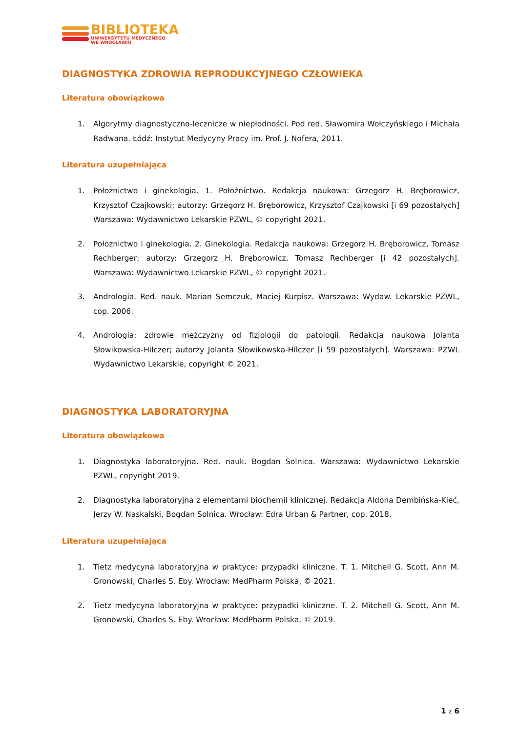BIBLIOTEKA
UNIWERSYTETU MEDYCZNEGO
WE WROCŁAWIU
DIAGNOSTYKA ZDROWIA REPRODUKCYJNEGO CZŁOWIEKA
Literatura obowiązkowa
1. Algorytmy diagnostyczno-lecznicze w niepłodności. Pod red. Sławomira Wołczyńskiego i Michała Radwana. Łódź: Instytut Medycyny Pracy im. Prof. J. Nofera, 2011.
Literatura uzupełniająca
1. Położnictwo i ginekologia. 1. Położnictwo. Redakcja naukowa: Grzegorz H. Bręborowicz, Krzysztof Czajkowski; autorzy: Grzegorz H. Bręborowicz, Krzysztof Czajkowski [i 69 pozostałych] Warszawa: Wydawnictwo Lekarskie PZWL, © copyright 2021.
2. Położnictwo i ginekologia. 2. Ginekologia. Redakcja naukowa: Grzegorz H. Bręborowicz, Tomasz Rechberger; autorzy: Grzegorz H. Bręborowicz, Tomasz Rechberger [i 42 pozostałych]. Warszawa: Wydawnictwo Lekarskie PZWL, © copyright 2021.
3. Andrologia. Red. nauk. Marian Semczuk, Maciej Kurpisz. Warszawa: Wydaw. Lekarskie PZWL, cop. 2006.
4. Andrologia: zdrowie mężczyzny od fizjologii do patologii. Redakcja naukowa Jolanta Słowikowska-Hilczer; autorzy Jolanta Słowikowska-Hilczer [i 59 pozostałych]. Warszawa: PZWL Wydawnictwo Lekarskie, copyright © 2021.
DIAGNOSTYKA LABORATORYJNA
Literatura obowiązkowa
1. Diagnostyka laboratoryjna. Red. nauk. Bogdan Solnica. Warszawa: Wydawnictwo Lekarskie PZWL, copyright 2019.
2. Diagnostyka laboratoryjna z elementami biochemii klinicznej. Redakcja Aldona Dembińska-Kieć, Jerzy W. Naskalski, Bogdan Solnica. Wrocław: Edra Urban & Partner, cop. 2018.
Literatura uzupełniająca
1. Tietz medycyna laboratoryjna w praktyce: przypadki kliniczne. T. 1. Mitchell G. Scott, Ann M. Gronowski, Charles S. Eby. Wrocław: MedPharm Polska, © 2021.
2. Tietz medycyna laboratoryjna w praktyce: przypadki kliniczne. T. 2. Mitchell G. Scott, Ann M. Gronowski, Charles S. Eby. Wrocław: MedPharm Polska, © 2019.
1 z 6